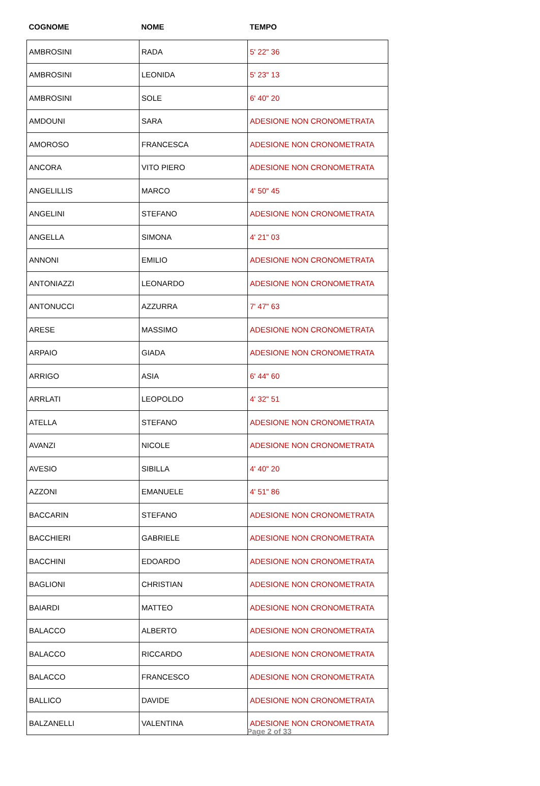| COGNOME | NOME | TEMPO |
| --- | --- | --- |
| AMBROSINI | RADA | 5' 22" 36 |
| AMBROSINI | LEONIDA | 5' 23" 13 |
| AMBROSINI | SOLE | 6' 40" 20 |
| AMDOUNI | SARA | ADESIONE NON CRONOMETRATA |
| AMOROSO | FRANCESCA | ADESIONE NON CRONOMETRATA |
| ANCORA | VITO PIERO | ADESIONE NON CRONOMETRATA |
| ANGELILLIS | MARCO | 4' 50" 45 |
| ANGELINI | STEFANO | ADESIONE NON CRONOMETRATA |
| ANGELLA | SIMONA | 4' 21" 03 |
| ANNONI | EMILIO | ADESIONE NON CRONOMETRATA |
| ANTONIAZZI | LEONARDO | ADESIONE NON CRONOMETRATA |
| ANTONUCCI | AZZURRA | 7' 47" 63 |
| ARESE | MASSIMO | ADESIONE NON CRONOMETRATA |
| ARPAIO | GIADA | ADESIONE NON CRONOMETRATA |
| ARRIGO | ASIA | 6' 44" 60 |
| ARRLATI | LEOPOLDO | 4' 32" 51 |
| ATELLA | STEFANO | ADESIONE NON CRONOMETRATA |
| AVANZI | NICOLE | ADESIONE NON CRONOMETRATA |
| AVESIO | SIBILLA | 4' 40" 20 |
| AZZONI | EMANUELE | 4' 51" 86 |
| BACCARIN | STEFANO | ADESIONE NON CRONOMETRATA |
| BACCHIERI | GABRIELE | ADESIONE NON CRONOMETRATA |
| BACCHINI | EDOARDO | ADESIONE NON CRONOMETRATA |
| BAGLIONI | CHRISTIAN | ADESIONE NON CRONOMETRATA |
| BAIARDI | MATTEO | ADESIONE NON CRONOMETRATA |
| BALACCO | ALBERTO | ADESIONE NON CRONOMETRATA |
| BALACCO | RICCARDO | ADESIONE NON CRONOMETRATA |
| BALACCO | FRANCESCO | ADESIONE NON CRONOMETRATA |
| BALLICO | DAVIDE | ADESIONE NON CRONOMETRATA |
| BALZANELLI | VALENTINA | ADESIONE NON CRONOMETRATA |
Page 2 of 33